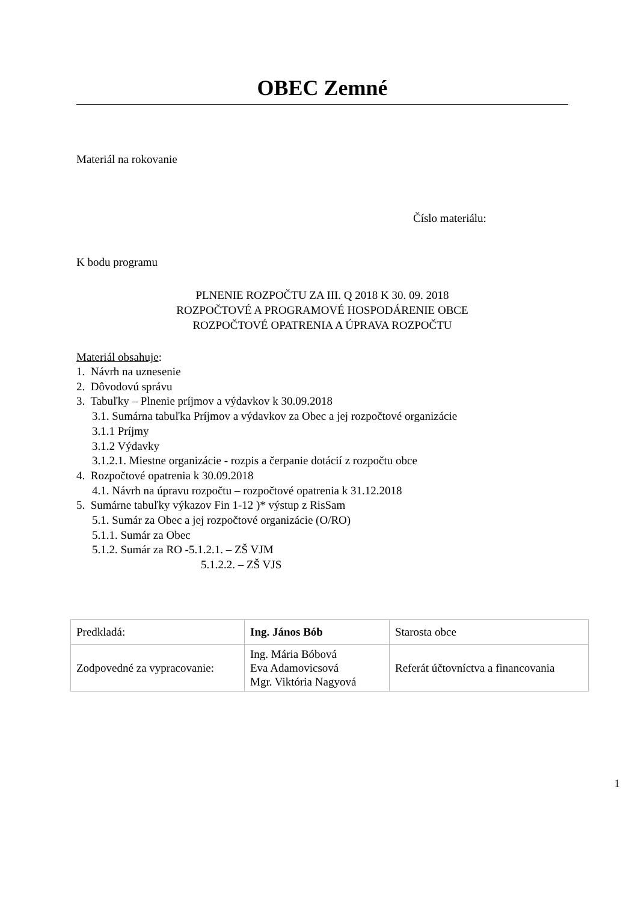OBEC Zemné
Materiál na rokovanie
Číslo materiálu:
K bodu programu
PLNENIE ROZPOČTU ZA III. Q 2018 K 30. 09. 2018
ROZPOČTOVÉ A PROGRAMOVÉ HOSPODÁRENIE OBCE
ROZPOČTOVÉ OPATRENIA A ÚPRAVA ROZPOČTU
Materiál obsahuje:
1. Návrh na uznesenie
2. Dôvodovú správu
3. Tabuľky – Plnenie príjmov a výdavkov k 30.09.2018
3.1. Sumárna tabuľka Príjmov a výdavkov za Obec a jej rozpočtové organizácie
3.1.1 Príjmy
3.1.2 Výdavky
3.1.2.1. Miestne organizácie - rozpis a čerpanie dotácií z rozpočtu obce
4. Rozpočtové opatrenia k 30.09.2018
4.1. Návrh na úpravu rozpočtu – rozpočtové opatrenia k 31.12.2018
5. Sumárne tabuľky výkazov Fin 1-12 )* výstup z RisSam
5.1. Sumár za Obec a jej rozpočtové organizácie (O/RO)
5.1.1. Sumár za Obec
5.1.2. Sumár za RO -5.1.2.1. – ZŠ VJM
5.1.2.2. – ZŠ VJS
| Predkladá: | Ing. János Bób | Starosta obce |
| Zodpovedné za vypracovanie: | Ing. Mária Bóbová Eva Adamovicsová Mgr. Viktória Nagyová | Referát účtovníctva a financovania |
1